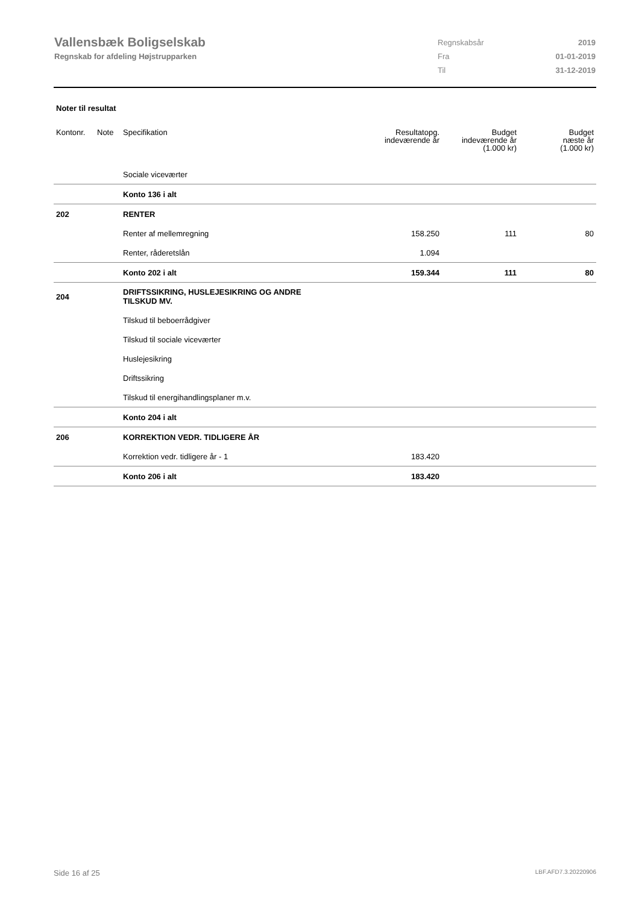Vallensbæk Boligselskab
Regnskab for afdeling Højstrupparken
| Regnskabsår | 2019 |
| Fra | 01-01-2019 |
| Til | 31-12-2019 |
Noter til resultat
| Kontonr. | Note | Specifikation | Resultatopg. indeværende år | Budget indeværende år (1.000 kr) | Budget næste år (1.000 kr) |
| --- | --- | --- | --- | --- | --- |
| | | Sociale viceværter | | | |
| | | Konto 136 i alt | | | |
| 202 | | RENTER | | | |
| | | Renter af mellemregning | 158.250 | 111 | 80 |
| | | Renter, råderetslån | 1.094 | | |
| | | Konto 202 i alt | 159.344 | 111 | 80 |
| 204 | | DRIFTSSIKRING, HUSLEJESIKRING OG ANDRE TILSKUD MV. | | | |
| | | Tilskud til beboerrådgiver | | | |
| | | Tilskud til sociale viceværter | | | |
| | | Huslejesikring | | | |
| | | Driftssikring | | | |
| | | Tilskud til energihandlingsplaner m.v. | | | |
| | | Konto 204 i alt | | | |
| 206 | | KORREKTION VEDR. TIDLIGERE ÅR | | | |
| | | Korrektion vedr. tidligere år - 1 | 183.420 | | |
| | | Konto 206 i alt | 183.420 | | |
Side 16 af 25 LBF.AFD7.3.20220906